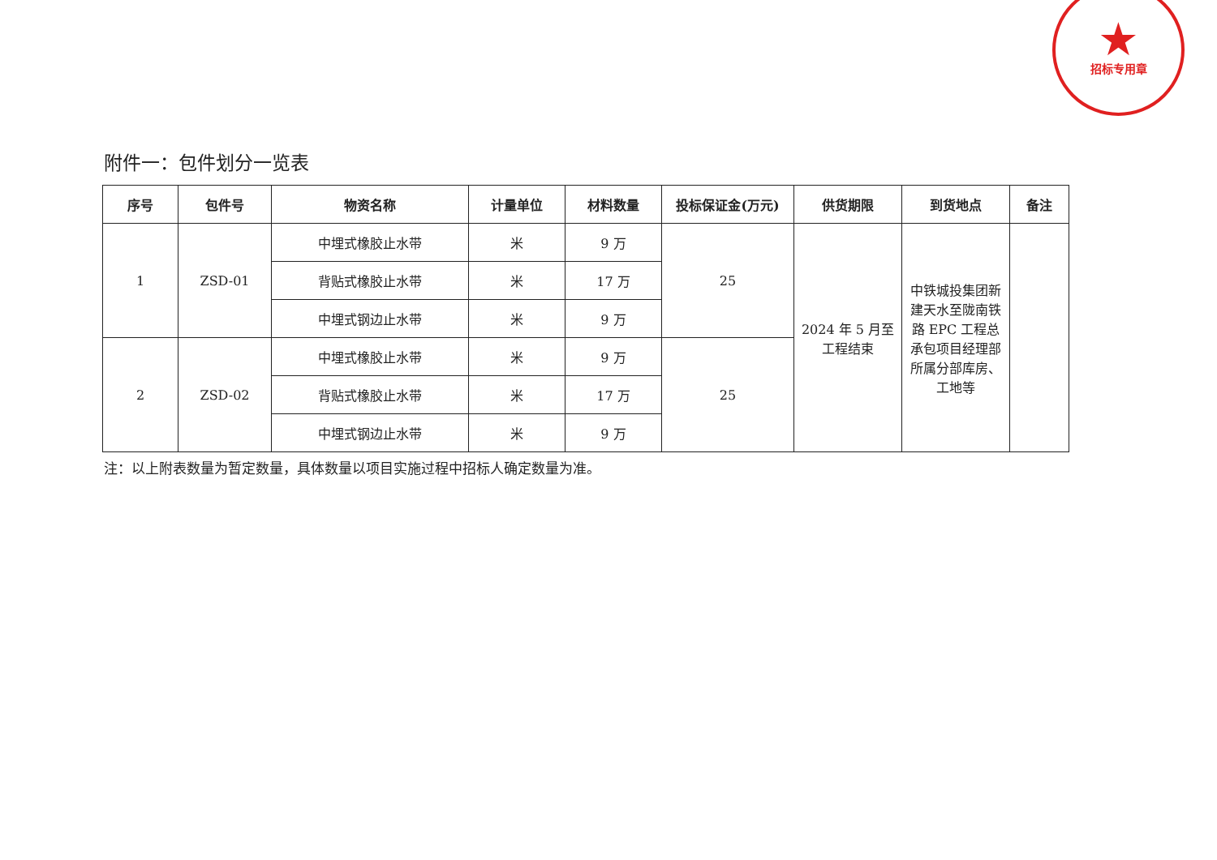★
招标专用章
附件一：包件划分一览表
| 序号 | 包件号 | 物资名称 | 计量单位 | 材料数量 | 投标保证金(万元) | 供货期限 | 到货地点 | 备注 |
| --- | --- | --- | --- | --- | --- | --- | --- | --- |
| 1 | ZSD-01 | 中埋式橡胶止水带 | 米 | 9 万 | 25 | 2024 年 5 月至工程结束 | 中铁城投集团新建天水至陇南铁路 EPC 工程总承包项目经理部所属分部库房、工地等 | |
| | | 背贴式橡胶止水带 | 米 | 17 万 | | | | |
| | | 中埋式钢边止水带 | 米 | 9 万 | | | | |
| 2 | ZSD-02 | 中埋式橡胶止水带 | 米 | 9 万 | 25 | | | |
| | | 背贴式橡胶止水带 | 米 | 17 万 | | | | |
| | | 中埋式钢边止水带 | 米 | 9 万 | | | | |
注：以上附表数量为暂定数量，具体数量以项目实施过程中招标人确定数量为准。